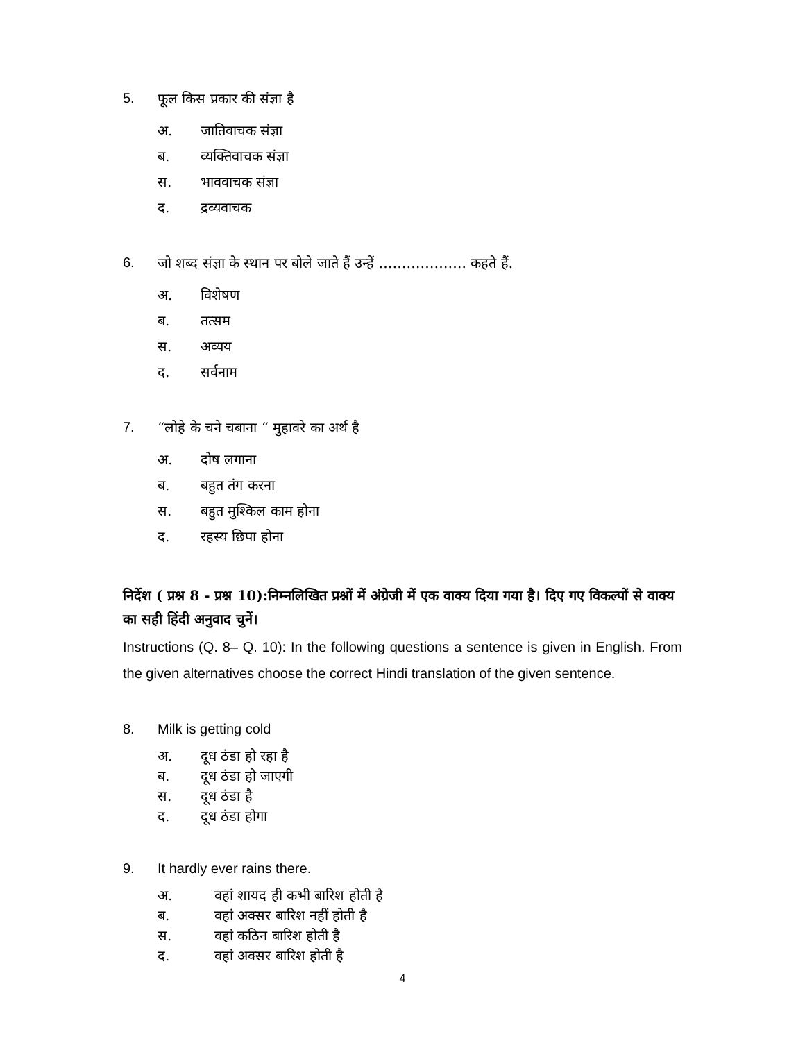5. फूल किस प्रकार की संज्ञा है
अ. जातिवाचक संज्ञा
ब. व्यक्तिवाचक संज्ञा
स. भाववाचक संज्ञा
द. द्रव्यवाचक
6. जो शब्द संज्ञा के स्थान पर बोले जाते हैं उन्हें ………………. कहते हैं.
अ. विशेषण
ब. तत्सम
स. अव्यय
द. सर्वनाम
7. “लोहे के चने चबाना “ मुहावरे का अर्थ है
अ. दोष लगाना
ब. बहुत तंग करना
स. बहुत मुश्किल काम होना
द. रहस्य छिपा होना
निर्देश ( प्रश्न 8 - प्रश्न 10):निम्नलिखित प्रश्नों में अंग्रेजी में एक वाक्य दिया गया है। दिए गए विकल्पों से वाक्य का सही हिंदी अनुवाद चुनें।
Instructions (Q. 8– Q. 10): In the following questions a sentence is given in English. From the given alternatives choose the correct Hindi translation of the given sentence.
8. Milk is getting cold
अ. दूध ठंडा हो रहा है
ब. दूध ठंडा हो जाएगी
स. दूध ठंडा है
द. दूध ठंडा होगा
9. It hardly ever rains there.
अ. वहां शायद ही कभी बारिश होती है
ब. वहां अक्सर बारिश नहीं होती है
स. वहां कठिन बारिश होती है
द. वहां अक्सर बारिश होती है
4